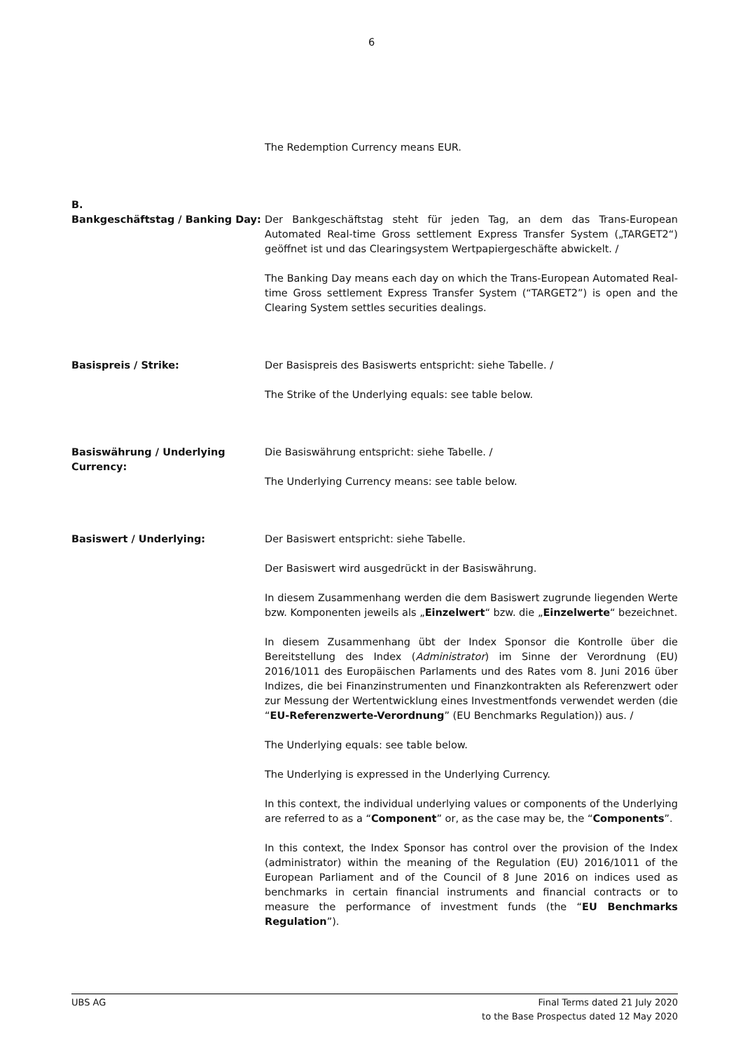6
The Redemption Currency means EUR.
B.
Bankgeschäftstag / Banking Day: Der Bankgeschäftstag steht für jeden Tag, an dem das Trans-European Automated Real-time Gross settlement Express Transfer System („TARGET2“) geöffnet ist und das Clearingsystem Wertpapiergeschäfte abwickelt. /
The Banking Day means each day on which the Trans-European Automated Real-time Gross settlement Express Transfer System (“TARGET2”) is open and the Clearing System settles securities dealings.
Basispreis / Strike: Der Basispreis des Basiswerts entspricht: siehe Tabelle. /
The Strike of the Underlying equals: see table below.
Basiswährung / Underlying Currency:
Die Basiswährung entspricht: siehe Tabelle. /
The Underlying Currency means: see table below.
Basiswert / Underlying: Der Basiswert entspricht: siehe Tabelle.
Der Basiswert wird ausgedrückt in der Basiswährung.
In diesem Zusammenhang werden die dem Basiswert zugrunde liegenden Werte bzw. Komponenten jeweils als „Einzelwert“ bzw. die „Einzelwerte“ bezeichnet.
In diesem Zusammenhang übt der Index Sponsor die Kontrolle über die Bereitstellung des Index (Administrator) im Sinne der Verordnung (EU) 2016/1011 des Europäischen Parlaments und des Rates vom 8. Juni 2016 über Indizes, die bei Finanzinstrumenten und Finanzkontrakten als Referenzwert oder zur Messung der Wertentwicklung eines Investmentfonds verwendet werden (die “EU-Referenzwerte-Verordnung” (EU Benchmarks Regulation)) aus. /
The Underlying equals: see table below.
The Underlying is expressed in the Underlying Currency.
In this context, the individual underlying values or components of the Underlying are referred to as a “Component” or, as the case may be, the “Components”.
In this context, the Index Sponsor has control over the provision of the Index (administrator) within the meaning of the Regulation (EU) 2016/1011 of the European Parliament and of the Council of 8 June 2016 on indices used as benchmarks in certain financial instruments and financial contracts or to measure the performance of investment funds (the “EU Benchmarks Regulation”).
UBS AG Final Terms dated 21 July 2020
to the Base Prospectus dated 12 May 2020